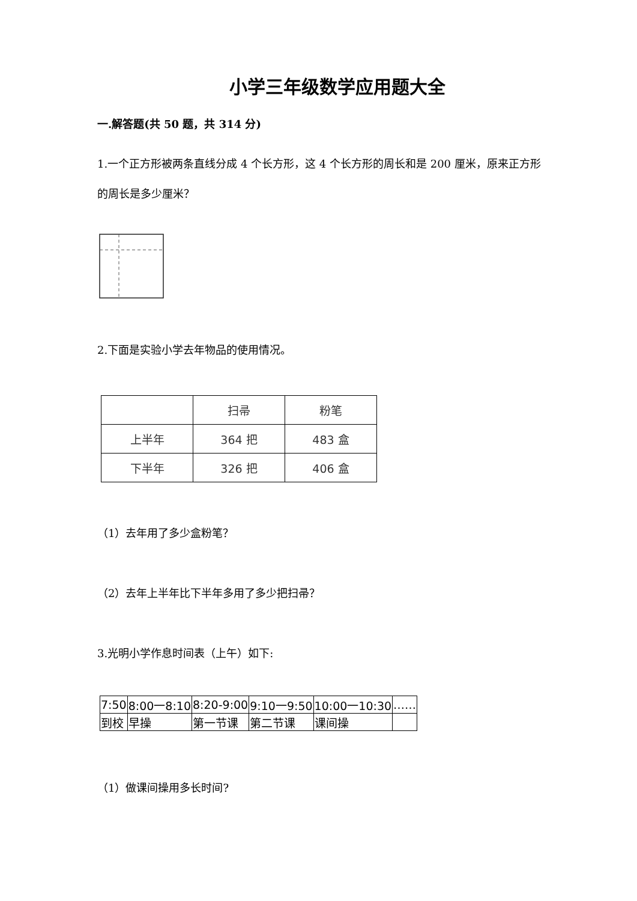小学三年级数学应用题大全
一.解答题(共 50 题，共 314 分)
1.一个正方形被两条直线分成 4 个长方形，这 4 个长方形的周长和是 200 厘米，原来正方形的周长是多少厘米？
2.下面是实验小学去年物品的使用情况。
| | 扫帚 | 粉笔 |
| 上半年 | 364 把 | 483 盒 |
| 下半年 | 326 把 | 406 盒 |
（1）去年用了多少盒粉笔？
（2）去年上半年比下半年多用了多少把扫帚？
3.光明小学作息时间表（上午）如下:
| 7:50 | 8:00一8:10 | 8:20-9:00 | 9:10一9:50 | 10:00一10:30 | …… |
| 到校 | 早操 | 第一节课 | 第二节课 | 课间操 | |
（1）做课间操用多长时间?